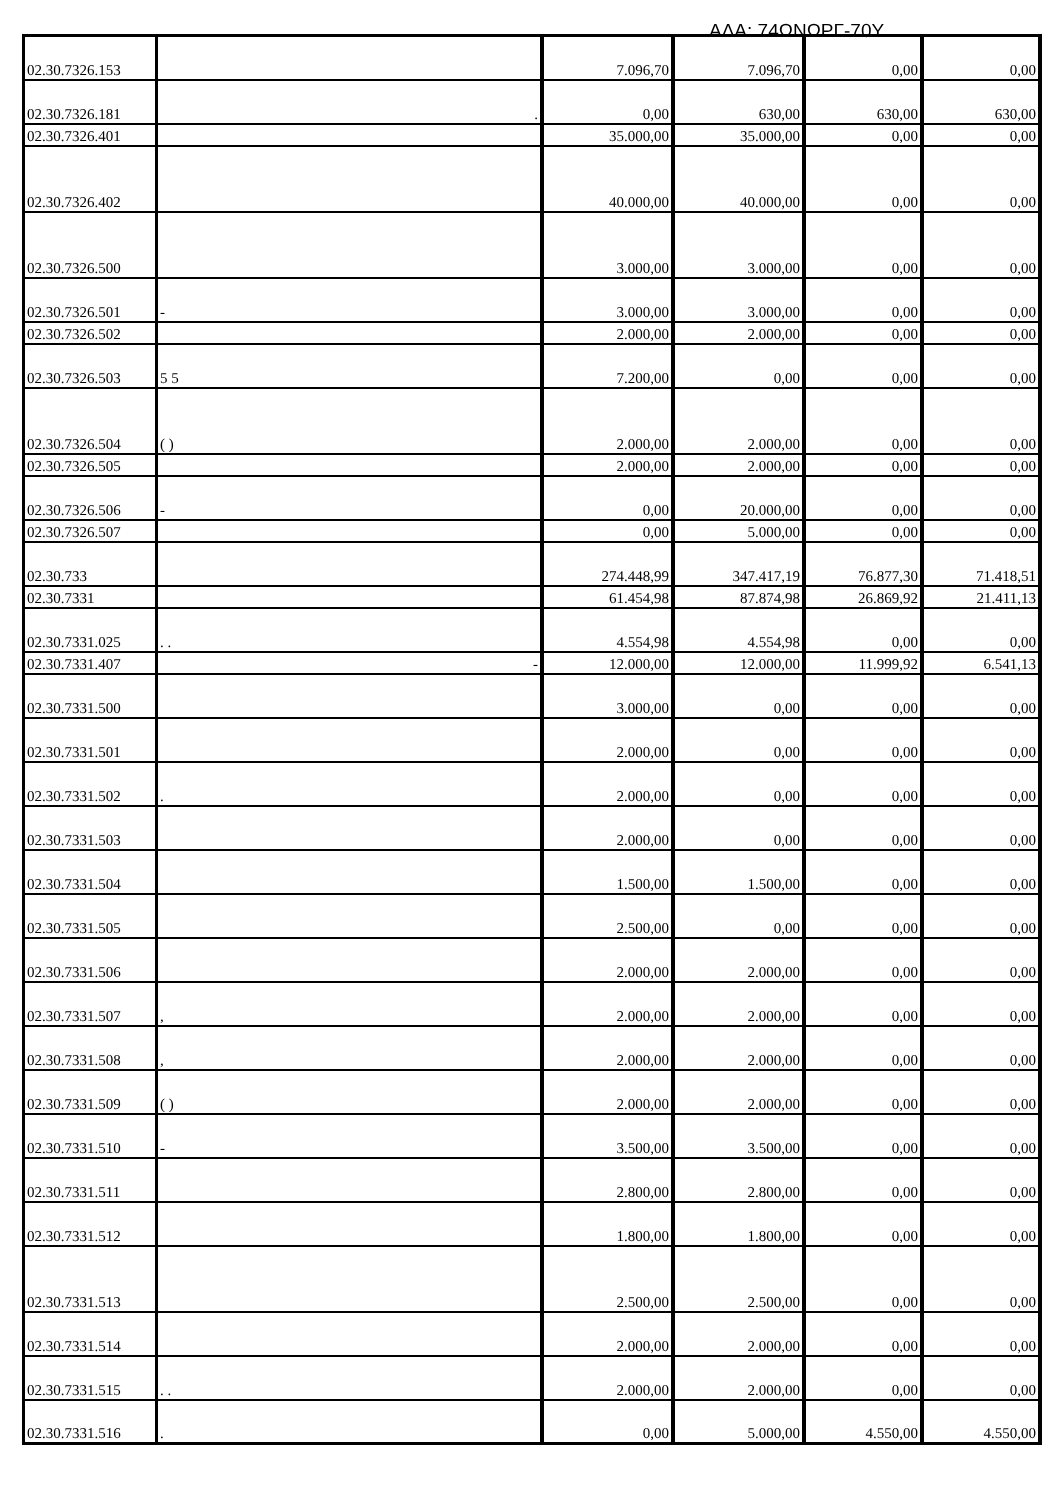ΑΔΑ: 74ΩΝΩΡΓ-70Υ
| 02.30.7326.153 | | 7.096,70 | 7.096,70 | 0,00 | 0,00 |
| 02.30.7326.181 | . | 0,00 | 630,00 | 630,00 | 630,00 |
| 02.30.7326.401 | | 35.000,00 | 35.000,00 | 0,00 | 0,00 |
| 02.30.7326.402 | | 40.000,00 | 40.000,00 | 0,00 | 0,00 |
| 02.30.7326.500 | | 3.000,00 | 3.000,00 | 0,00 | 0,00 |
| 02.30.7326.501 | - | 3.000,00 | 3.000,00 | 0,00 | 0,00 |
| 02.30.7326.502 | | 2.000,00 | 2.000,00 | 0,00 | 0,00 |
| 02.30.7326.503 | 5 5 | 7.200,00 | 0,00 | 0,00 | 0,00 |
| 02.30.7326.504 | ( ) | 2.000,00 | 2.000,00 | 0,00 | 0,00 |
| 02.30.7326.505 | | 2.000,00 | 2.000,00 | 0,00 | 0,00 |
| 02.30.7326.506 | - | 0,00 | 20.000,00 | 0,00 | 0,00 |
| 02.30.7326.507 | | 0,00 | 5.000,00 | 0,00 | 0,00 |
| 02.30.733 | | 274.448,99 | 347.417,19 | 76.877,30 | 71.418,51 |
| 02.30.7331 | | 61.454,98 | 87.874,98 | 26.869,92 | 21.411,13 |
| 02.30.7331.025 | . . | 4.554,98 | 4.554,98 | 0,00 | 0,00 |
| 02.30.7331.407 | - | 12.000,00 | 12.000,00 | 11.999,92 | 6.541,13 |
| 02.30.7331.500 | | 3.000,00 | 0,00 | 0,00 | 0,00 |
| 02.30.7331.501 | | 2.000,00 | 0,00 | 0,00 | 0,00 |
| 02.30.7331.502 | . | 2.000,00 | 0,00 | 0,00 | 0,00 |
| 02.30.7331.503 | | 2.000,00 | 0,00 | 0,00 | 0,00 |
| 02.30.7331.504 | | 1.500,00 | 1.500,00 | 0,00 | 0,00 |
| 02.30.7331.505 | | 2.500,00 | 0,00 | 0,00 | 0,00 |
| 02.30.7331.506 | | 2.000,00 | 2.000,00 | 0,00 | 0,00 |
| 02.30.7331.507 | , | 2.000,00 | 2.000,00 | 0,00 | 0,00 |
| 02.30.7331.508 | , | 2.000,00 | 2.000,00 | 0,00 | 0,00 |
| 02.30.7331.509 | ( ) | 2.000,00 | 2.000,00 | 0,00 | 0,00 |
| 02.30.7331.510 | - | 3.500,00 | 3.500,00 | 0,00 | 0,00 |
| 02.30.7331.511 | | 2.800,00 | 2.800,00 | 0,00 | 0,00 |
| 02.30.7331.512 | | 1.800,00 | 1.800,00 | 0,00 | 0,00 |
| 02.30.7331.513 | | 2.500,00 | 2.500,00 | 0,00 | 0,00 |
| 02.30.7331.514 | | 2.000,00 | 2.000,00 | 0,00 | 0,00 |
| 02.30.7331.515 | . . | 2.000,00 | 2.000,00 | 0,00 | 0,00 |
| 02.30.7331.516 | . | 0,00 | 5.000,00 | 4.550,00 | 4.550,00 |